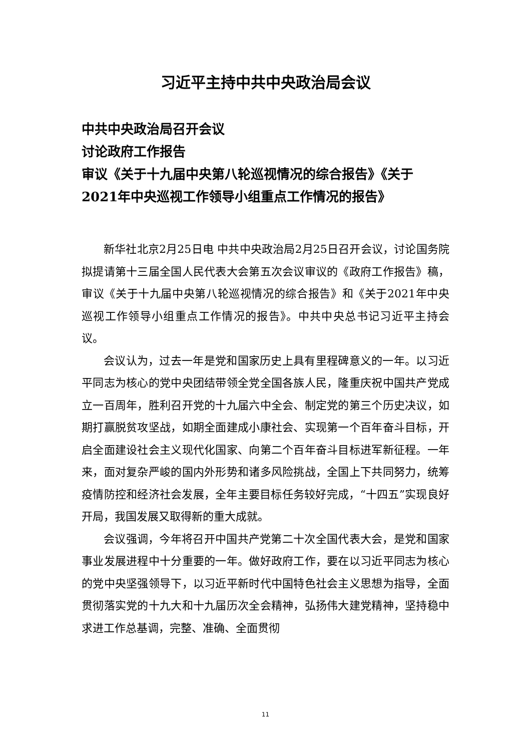习近平主持中共中央政治局会议
中共中央政治局召开会议
讨论政府工作报告
审议《关于十九届中央第八轮巡视情况的综合报告》《关于2021年中央巡视工作领导小组重点工作情况的报告》
新华社北京2月25日电 中共中央政治局2月25日召开会议，讨论国务院拟提请第十三届全国人民代表大会第五次会议审议的《政府工作报告》稿，审议《关于十九届中央第八轮巡视情况的综合报告》和《关于2021年中央巡视工作领导小组重点工作情况的报告》。中共中央总书记习近平主持会议。
会议认为，过去一年是党和国家历史上具有里程碑意义的一年。以习近平同志为核心的党中央团结带领全党全国各族人民，隆重庆祝中国共产党成立一百周年，胜利召开党的十九届六中全会、制定党的第三个历史决议，如期打赢脱贫攻坚战，如期全面建成小康社会、实现第一个百年奋斗目标，开启全面建设社会主义现代化国家、向第二个百年奋斗目标进军新征程。一年来，面对复杂严峻的国内外形势和诸多风险挑战，全国上下共同努力，统筹疫情防控和经济社会发展，全年主要目标任务较好完成，“十四五”实现良好开局，我国发展又取得新的重大成就。
会议强调，今年将召开中国共产党第二十次全国代表大会，是党和国家事业发展进程中十分重要的一年。做好政府工作，要在以习近平同志为核心的党中央坚强领导下，以习近平新时代中国特色社会主义思想为指导，全面贯彻落实党的十九大和十九届历次全会精神，弘扬伟大建党精神，坚持稳中求进工作总基调，完整、准确、全面贯彻
11